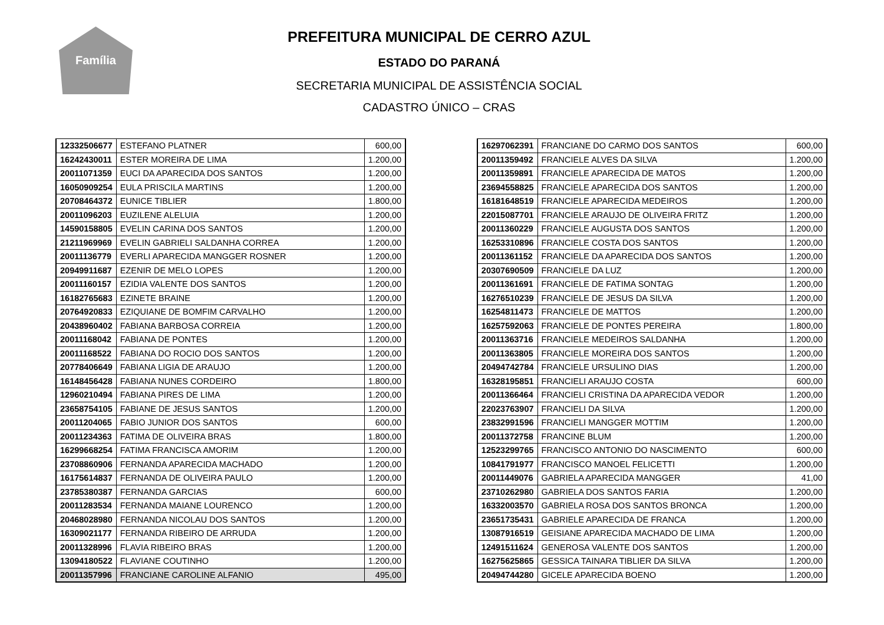Família
PREFEITURA MUNICIPAL DE CERRO AZUL
ESTADO DO PARANÁ
SECRETARIA MUNICIPAL DE ASSISTÊNCIA SOCIAL
CADASTRO ÚNICO – CRAS
| 12332506677 | ESTEFANO PLATNER | 600,00 |
| 16242430011 | ESTER MOREIRA DE LIMA | 1.200,00 |
| 20011071359 | EUCI DA APARECIDA DOS SANTOS | 1.200,00 |
| 16050909254 | EULA PRISCILA MARTINS | 1.200,00 |
| 20708464372 | EUNICE TIBLIER | 1.800,00 |
| 20011096203 | EUZILENE ALELUIA | 1.200,00 |
| 14590158805 | EVELIN CARINA DOS SANTOS | 1.200,00 |
| 21211969969 | EVELIN GABRIELI SALDANHA CORREA | 1.200,00 |
| 20011136779 | EVERLI APARECIDA MANGGER ROSNER | 1.200,00 |
| 20949911687 | EZENIR DE MELO LOPES | 1.200,00 |
| 20011160157 | EZIDIA VALENTE DOS SANTOS | 1.200,00 |
| 16182765683 | EZINETE BRAINE | 1.200,00 |
| 20764920833 | EZIQUIANE DE BOMFIM CARVALHO | 1.200,00 |
| 20438960402 | FABIANA BARBOSA CORREIA | 1.200,00 |
| 20011168042 | FABIANA DE PONTES | 1.200,00 |
| 20011168522 | FABIANA DO ROCIO DOS SANTOS | 1.200,00 |
| 20778406649 | FABIANA LIGIA DE ARAUJO | 1.200,00 |
| 16148456428 | FABIANA NUNES CORDEIRO | 1.800,00 |
| 12960210494 | FABIANA PIRES DE LIMA | 1.200,00 |
| 23658754105 | FABIANE DE JESUS SANTOS | 1.200,00 |
| 20011204065 | FABIO JUNIOR DOS SANTOS | 600,00 |
| 20011234363 | FATIMA DE OLIVEIRA BRAS | 1.800,00 |
| 16299668254 | FATIMA FRANCISCA AMORIM | 1.200,00 |
| 23708860906 | FERNANDA APARECIDA MACHADO | 1.200,00 |
| 16175614837 | FERNANDA DE OLIVEIRA PAULO | 1.200,00 |
| 23785380387 | FERNANDA GARCIAS | 600,00 |
| 20011283534 | FERNANDA MAIANE LOURENCO | 1.200,00 |
| 20468028980 | FERNANDA NICOLAU DOS SANTOS | 1.200,00 |
| 16309021177 | FERNANDA RIBEIRO DE ARRUDA | 1.200,00 |
| 20011328996 | FLAVIA RIBEIRO BRAS | 1.200,00 |
| 13094180522 | FLAVIANE COUTINHO | 1.200,00 |
| 20011357996 | FRANCIANE CAROLINE ALFANIO | 495,00 |
| 16297062391 | FRANCIANE DO CARMO DOS SANTOS | 600,00 |
| 20011359492 | FRANCIELE ALVES DA SILVA | 1.200,00 |
| 20011359891 | FRANCIELE APARECIDA DE MATOS | 1.200,00 |
| 23694558825 | FRANCIELE APARECIDA DOS SANTOS | 1.200,00 |
| 16181648519 | FRANCIELE APARECIDA MEDEIROS | 1.200,00 |
| 22015087701 | FRANCIELE ARAUJO DE OLIVEIRA FRITZ | 1.200,00 |
| 20011360229 | FRANCIELE AUGUSTA DOS SANTOS | 1.200,00 |
| 16253310896 | FRANCIELE COSTA DOS SANTOS | 1.200,00 |
| 20011361152 | FRANCIELE DA APARECIDA DOS SANTOS | 1.200,00 |
| 20307690509 | FRANCIELE DA LUZ | 1.200,00 |
| 20011361691 | FRANCIELE DE FATIMA SONTAG | 1.200,00 |
| 16276510239 | FRANCIELE DE JESUS DA SILVA | 1.200,00 |
| 16254811473 | FRANCIELE DE MATTOS | 1.200,00 |
| 16257592063 | FRANCIELE DE PONTES PEREIRA | 1.800,00 |
| 20011363716 | FRANCIELE MEDEIROS SALDANHA | 1.200,00 |
| 20011363805 | FRANCIELE MOREIRA DOS SANTOS | 1.200,00 |
| 20494742784 | FRANCIELE URSULINO DIAS | 1.200,00 |
| 16328195851 | FRANCIELI ARAUJO COSTA | 600,00 |
| 20011366464 | FRANCIELI CRISTINA DA APARECIDA VEDOR | 1.200,00 |
| 22023763907 | FRANCIELI DA SILVA | 1.200,00 |
| 23832991596 | FRANCIELI MANGGER MOTTIM | 1.200,00 |
| 20011372758 | FRANCINE BLUM | 1.200,00 |
| 12523299765 | FRANCISCO ANTONIO DO NASCIMENTO | 600,00 |
| 10841791977 | FRANCISCO MANOEL FELICETTI | 1.200,00 |
| 20011449076 | GABRIELA APARECIDA MANGGER | 41,00 |
| 23710262980 | GABRIELA DOS SANTOS FARIA | 1.200,00 |
| 16332003570 | GABRIELA ROSA DOS SANTOS BRONCA | 1.200,00 |
| 23651735431 | GABRIELE APARECIDA DE FRANCA | 1.200,00 |
| 13087916519 | GEISIANE APARECIDA MACHADO DE LIMA | 1.200,00 |
| 12491511624 | GENEROSA VALENTE DOS SANTOS | 1.200,00 |
| 16275625865 | GESSICA TAINARA TIBLIER DA SILVA | 1.200,00 |
| 20494744280 | GICELE APARECIDA BOENO | 1.200,00 |